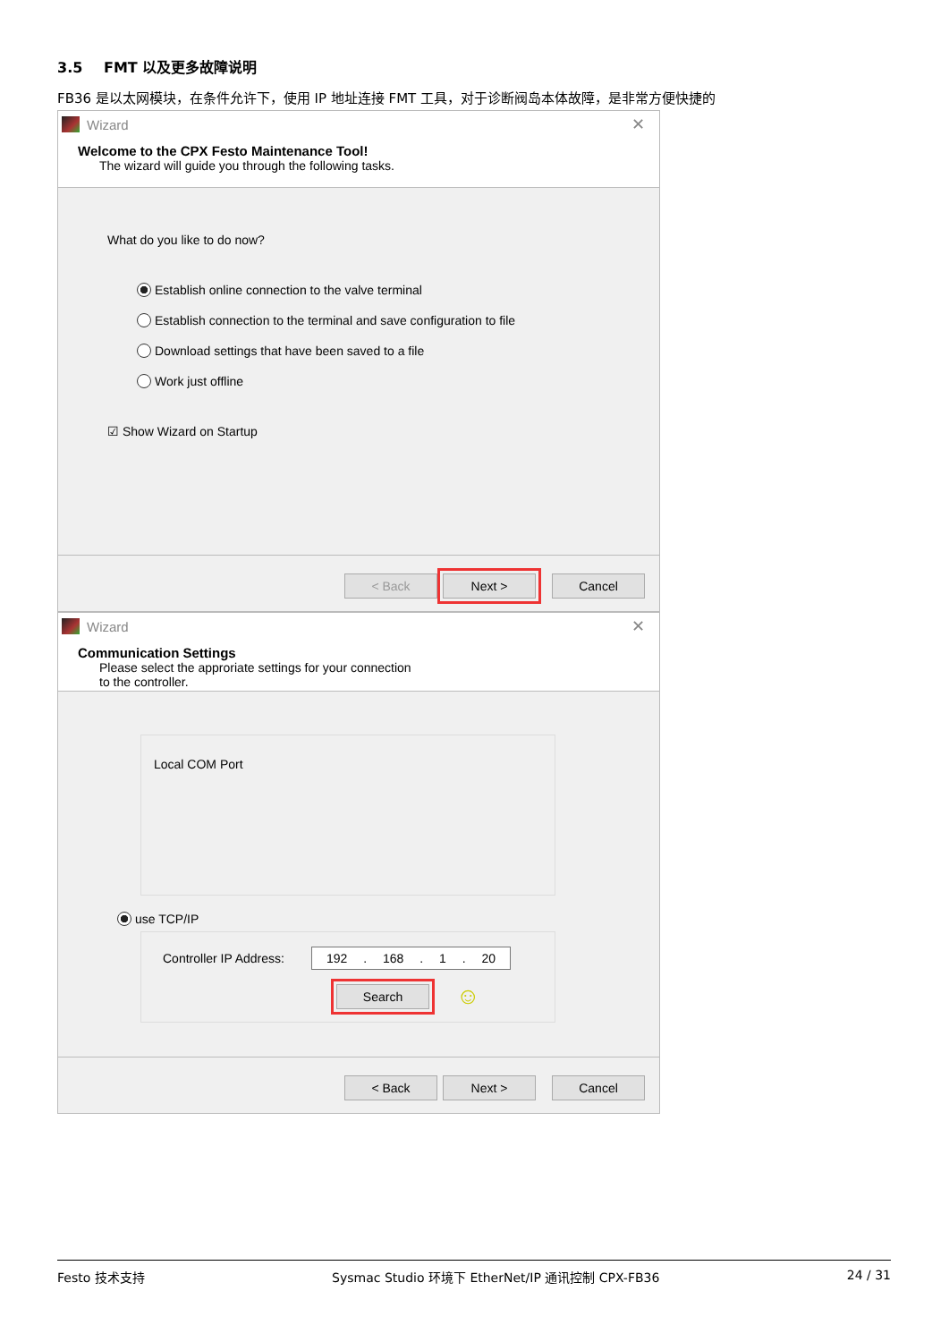3.5 FMT 以及更多故障说明
FB36 是以太网模块，在条件允许下，使用 IP 地址连接 FMT 工具，对于诊断阀岛本体故障，是非常方便快捷的
Wizard ✕
Welcome to the CPX Festo Maintenance Tool!
The wizard will guide you through the following tasks.
What do you like to do now?
Establish online connection to the valve terminal
Establish connection to the terminal and save configuration to file
Download settings that have been saved to a file
Work just offline
☑ Show Wizard on Startup
< Back Next > Cancel
Wizard ✕
Communication Settings
Please select the approriate settings for your connection
to the controller.
Local COM Port
use TCP/IP
Controller IP Address: 192 . 168 . 1 . 20
Search
☺
< Back Next > Cancel
Festo 技术支持 Sysmac Studio 环境下 EtherNet/IP 通讯控制 CPX-FB36 24 / 31